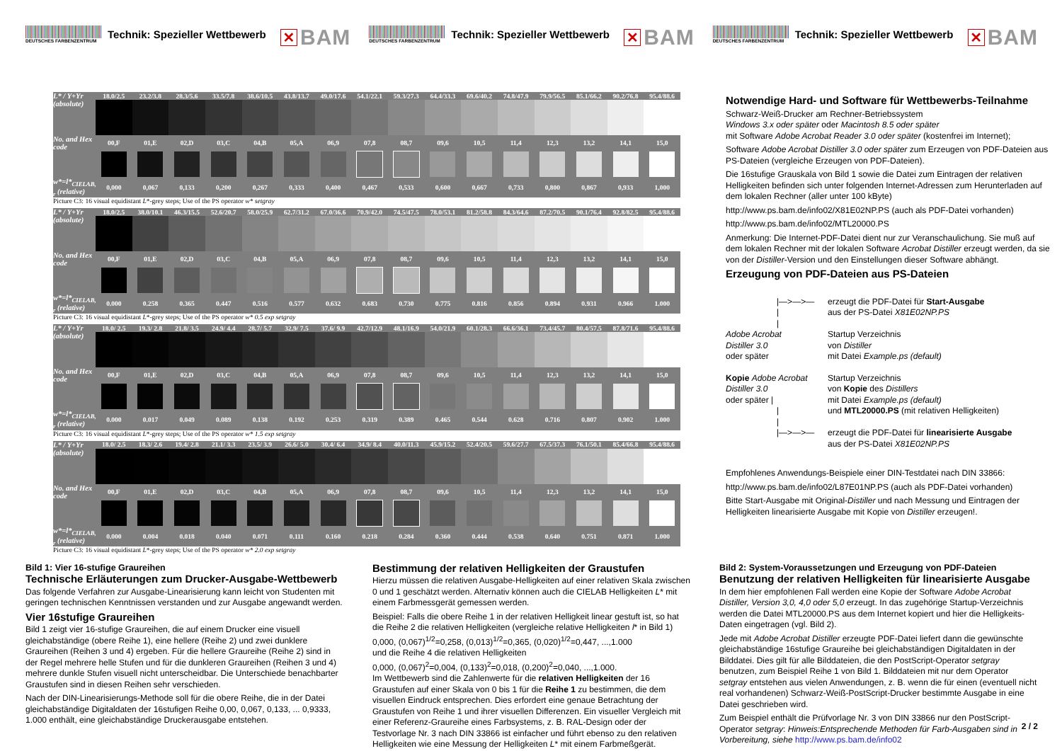DEUTSCHES FARBENZENTRUM
Technik: Spezieller Wettbewerb
✕
BAM
DEUTSCHES FARBENZENTRUM
Technik: Spezieller Wettbewerb
✕
BAM
DEUTSCHES FARBENZENTRUM
Technik: Spezieller Wettbewerb
✕
BAM
| L* / Y+Yr | 18.0/2.5 | 23.2/3.8 | 28.3/5.6 | 33.5/7.8 | 38.6/10.5 | 43.8/13.7 | 49.0/17.6 | 54.1/22.1 | 59.3/27.3 | 64.4/33.3 | 69.6/40.2 | 74.8/47.9 | 79.9/56.5 | 85.1/66.2 | 90.2/76.8 | 95.4/88.6 |
| --- | --- | --- | --- | --- | --- | --- | --- | --- | --- | --- | --- | --- | --- | --- | --- | --- |
| (absolute) | | | | | | | | | | | | | | | | |
| No. and Hex code | 00,F | 01,E | 02,D | 03,C | 04,B | 05,A | 06,9 | 07,8 | 08,7 | 09,6 | 10,5 | 11,4 | 12,3 | 13,2 | 14,1 | 15,0 |
| w*=l*<sub>CIELAB, r</sub> (relative) | 0,000 | 0,067 | 0,133 | 0,200 | 0,267 | 0,333 | 0,400 | 0,467 | 0,533 | 0,600 | 0,667 | 0,733 | 0,800 | 0,867 | 0,933 | 1,000 |
Picture C3: 16 visual equidistant L*-grey steps; Use of the PS operator w* setgray
| L* / Y+Yr | 18.0/2.5 | 38.0/10.1 | 46.3/15.5 | 52.6/20.7 | 58.0/25.9 | 62.7/31.2 | 67.0/36.6 | 70.9/42.0 | 74.5/47.5 | 78.0/53.1 | 81.2/58.8 | 84.3/64.6 | 87.2/70.5 | 90.1/76.4 | 92.8/82.5 | 95.4/88.6 |
| --- | --- | --- | --- | --- | --- | --- | --- | --- | --- | --- | --- | --- | --- | --- | --- | --- |
| (absolute) | | | | | | | | | | | | | | | | |
| No. and Hex code | 00,F | 01,E | 02,D | 03,C | 04,B | 05,A | 06,9 | 07,8 | 08,7 | 09,6 | 10,5 | 11,4 | 12,3 | 13,2 | 14,1 | 15,0 |
| w*=l*<sub>CIELAB, r</sub> (relative) | 0.000 | 0.258 | 0.365 | 0.447 | 0.516 | 0.577 | 0.632 | 0.683 | 0.730 | 0.775 | 0.816 | 0.856 | 0.894 | 0.931 | 0.966 | 1.000 |
Picture C3: 16 visual equidistant L*-grey steps; Use of the PS operator w* 0.5 exp setgray
| L* / Y+Yr | 18.0/ 2.5 | 19.3/ 2.8 | 21.8/ 3.5 | 24.9/ 4.4 | 28.7/ 5.7 | 32.9/ 7.5 | 37.6/ 9.9 | 42.7/12.9 | 48.1/16.9 | 54.0/21.9 | 60.1/28.3 | 66.6/36.1 | 73.4/45.7 | 80.4/57.5 | 87.8/71.6 | 95.4/88.6 |
| --- | --- | --- | --- | --- | --- | --- | --- | --- | --- | --- | --- | --- | --- | --- | --- | --- |
| (absolute) | | | | | | | | | | | | | | | | |
| No. and Hex code | 00,F | 01,E | 02,D | 03,C | 04,B | 05,A | 06,9 | 07,8 | 08,7 | 09,6 | 10,5 | 11,4 | 12,3 | 13,2 | 14,1 | 15,0 |
| w*=l*<sub>CIELAB, r</sub> (relative) | 0.000 | 0.017 | 0.049 | 0.089 | 0.138 | 0.192 | 0.253 | 0.319 | 0.389 | 0.465 | 0.544 | 0.628 | 0.716 | 0.807 | 0.902 | 1.000 |
Picture C3: 16 visual equidistant L*-grey steps; Use of the PS operator w* 1.5 exp setgray
| L* / Y+Yr | 18.0/ 2.5 | 18.3/ 2.6 | 19.4/ 2.8 | 21.1/ 3.3 | 23.5/ 3.9 | 26.6/ 5.0 | 30.4/ 6.4 | 34.9/ 8.4 | 40.0/11.3 | 45.9/15.2 | 52.4/20.5 | 59.6/27.7 | 67.5/37.3 | 76.1/50.1 | 85.4/66.8 | 95.4/88.6 |
| --- | --- | --- | --- | --- | --- | --- | --- | --- | --- | --- | --- | --- | --- | --- | --- | --- |
| (absolute) | | | | | | | | | | | | | | | | |
| No. and Hex code | 00,F | 01,E | 02,D | 03,C | 04,B | 05,A | 06,9 | 07,8 | 08,7 | 09,6 | 10,5 | 11,4 | 12,3 | 13,2 | 14,1 | 15,0 |
| w*=l*<sub>CIELAB, r</sub> (relative) | 0.000 | 0.004 | 0.018 | 0.040 | 0.071 | 0.111 | 0.160 | 0.218 | 0.284 | 0.360 | 0.444 | 0.538 | 0.640 | 0.751 | 0.871 | 1.000 |
Picture C3: 16 visual equidistant L*-grey steps; Use of the PS operator w* 2.0 exp setgray
Notwendige Hard- und Software für Wettbewerbs-Teilnahme
Schwarz-Weiß-Drucker am Rechner-Betriebssystem
Windows 3.x oder später oder Macintosh 8.5 oder später
mit Software Adobe Acrobat Reader 3.0 oder später (kostenfrei im Internet);
Software Adobe Acrobat Distiller 3.0 oder später zum Erzeugen von PDF-Dateien aus PS-Dateien (vergleiche Erzeugen von PDF-Dateien).
Die 16stufige Grauskala von Bild 1 sowie die Datei zum Eintragen der relativen Helligkeiten befinden sich unter folgenden Internet-Adressen zum Herunterladen auf dem lokalen Rechner (aller unter 100 kByte)
http://www.ps.bam.de/info02/X81E02NP.PS (auch als PDF-Datei vorhanden)
http://www.ps.bam.de/info02/MTL20000.PS
Anmerkung: Die Internet-PDF-Datei dient nur zur Veranschaulichung. Sie muß auf dem lokalen Rechner mit der lokalen Software Acrobat Distiller erzeugt werden, da sie von der Distiller-Version und den Einstellungen dieser Software abhängt.
Erzeugung von PDF-Dateien aus PS-Dateien
|—>—>—
|
|
erzeugt die PDF-Datei für Start-Ausgabe
aus der PS-Datei X81E02NP.PS
Adobe Acrobat
Distiller 3.0
oder später
Startup Verzeichnis
von Distiller
mit Datei Example.ps (default)
Kopie Adobe Acrobat
Distiller 3.0
oder später |
|
|
|—>—>—
Startup Verzeichnis
von Kopie des Distillers
mit Datei Example.ps (default)
und MTL20000.PS (mit relativen Helligkeiten)
erzeugt die PDF-Datei für linearisierte Ausgabe
aus der PS-Datei X81E02NP.PS
Empfohlenes Anwendungs-Beispiele einer DIN-Testdatei nach DIN 33866:
http://www.ps.bam.de/info02/L87E01NP.PS (auch als PDF-Datei vorhanden)
Bitte Start-Ausgabe mit Original-Distiller und nach Messung und Eintragen der Helligkeiten linearisierte Ausgabe mit Kopie von Distiller erzeugen!.
Bild 1: Vier 16-stufige Graureihen
Technische Erläuterungen zum Drucker-Ausgabe-Wettbewerb
Das folgende Verfahren zur Ausgabe-Linearisierung kann leicht von Studenten mit geringen technischen Kenntnissen verstanden und zur Ausgabe angewandt werden.
Vier 16stufige Graureihen
Bild 1 zeigt vier 16-stufige Graureihen, die auf einem Drucker eine visuell gleichabständige (obere Reihe 1), eine hellere (Reihe 2) und zwei dunklere Graureihen (Reihen 3 und 4) ergeben. Für die hellere Graureihe (Reihe 2) sind in der Regel mehrere helle Stufen und für die dunkleren Graureihen (Reihen 3 und 4) mehrere dunkle Stufen visuell nicht unterscheidbar. Die Unterschiede benachbarter Graustufen sind in diesen Reihen sehr verschieden.
Nach der DIN-Linearisierungs-Methode soll für die obere Reihe, die in der Datei gleichabständige Digitaldaten der 16stufigen Reihe 0,00, 0,067, 0,133, ... 0,9333, 1.000 enthält, eine gleichabständige Druckerausgabe entstehen.
Bestimmung der relativen Helligkeiten der Graustufen
Hierzu müssen die relativen Ausgabe-Helligkeiten auf einer relativen Skala zwischen 0 und 1 geschätzt werden. Alternativ können auch die CIELAB Helligkeiten L* mit einem Farbmessgerät gemessen werden.
Beispiel: Falls die obere Reihe 1 in der relativen Helligkeit linear gestuft ist, so hat die Reihe 2 die relativen Helligkeiten (vergleiche relative Helligkeiten l* in Bild 1)
0,000, (0,067)<sup>1/2</sup>=0,258, (0,013)<sup>1/2</sup>=0,365, (0,020)<sup>1/2</sup>=0,447, ...,1.000
und die Reihe 4 die relativen Helligkeiten
0,000, (0,067)<sup>2</sup>=0,004, (0,133)<sup>2</sup>=0,018, (0,200)<sup>2</sup>=0,040, ...,1.000.
Im Wettbewerb sind die Zahlenwerte für die relativen Helligkeiten der 16 Graustufen auf einer Skala von 0 bis 1 für die Reihe 1 zu bestimmen, die dem visuellen Eindruck entsprechen. Dies erfordert eine genaue Betrachtung der Graustufen von Reihe 1 und ihrer visuellen Differenzen. Ein visueller Vergleich mit einer Referenz-Graureihe eines Farbsystems, z. B. RAL-Design oder der Testvorlage Nr. 3 nach DIN 33866 ist einfacher und führt ebenso zu den relativen Helligkeiten wie eine Messung der Helligkeiten L* mit einem Farbmeßgerät.
Bild 2: System-Voraussetzungen und Erzeugung von PDF-Dateien
Benutzung der relativen Helligkeiten für linearisierte Ausgabe
In dem hier empfohlenen Fall werden eine Kopie der Software Adobe Acrobat Distiller, Version 3,0, 4,0 oder 5,0 erzeugt. In das zugehörige Startup-Verzeichnis werden die Datei MTL20000.PS aus dem Internet kopiert und hier die Helligkeits-Daten eingetragen (vgl. Bild 2).
Jede mit Adobe Acrobat Distiller erzeugte PDF-Datei liefert dann die gewünschte gleichabständige 16stufige Graureihe bei gleichabständigen Digitaldaten in der Bilddatei. Dies gilt für alle Bilddateien, die den PostScript-Operator setgray benutzen, zum Beispiel Reihe 1 von Bild 1. Bilddateien mit nur dem Operator setgray entstehen aus vielen Anwendungen, z. B. wenn die für einen (eventuell nicht real vorhandenen) Schwarz-Weiß-PostScript-Drucker bestimmte Ausgabe in eine Datei geschrieben wird.
Zum Beispiel enthält die Prüfvorlage Nr. 3 von DIN 33866 nur den PostScript-Operator setgray: Hinweis:Entsprechende Methoden für Farb-Ausgaben sind in Vorbereitung, siehe http://www.ps.bam.de/info02
2 / 2